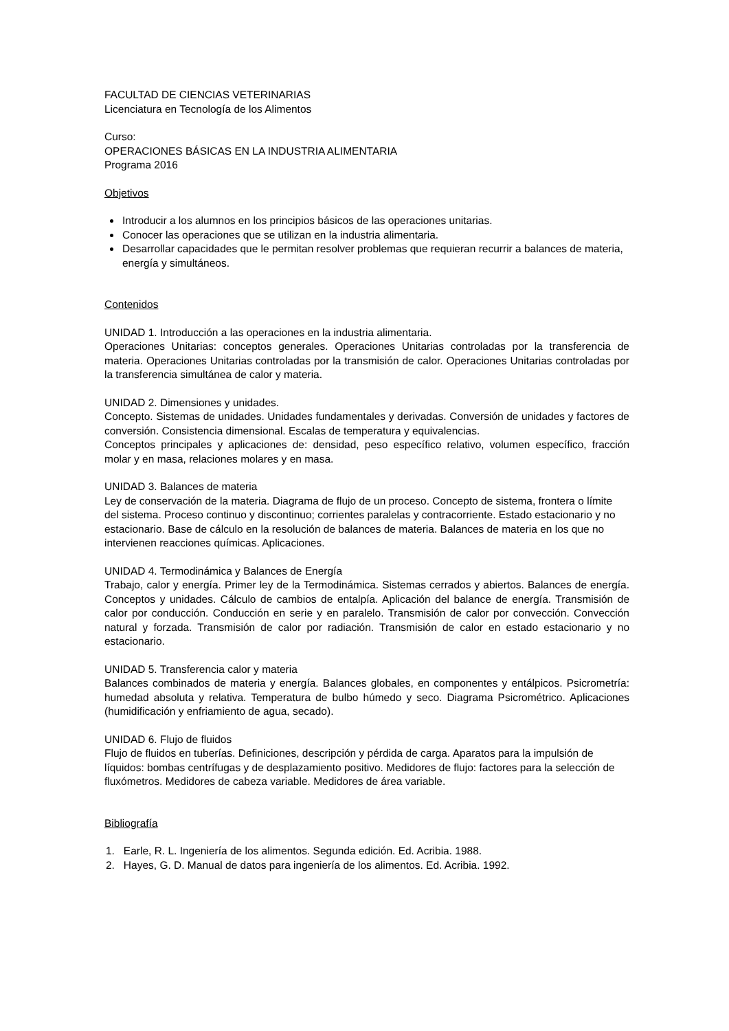FACULTAD DE CIENCIAS VETERINARIAS
Licenciatura en Tecnología de los Alimentos
Curso:
OPERACIONES BÁSICAS EN LA INDUSTRIA ALIMENTARIA
Programa 2016
Objetivos
Introducir a los alumnos en los principios básicos de las operaciones unitarias.
Conocer las operaciones que se utilizan en la industria alimentaria.
Desarrollar capacidades que le permitan resolver problemas que requieran recurrir a balances de materia, energía y simultáneos.
Contenidos
UNIDAD 1. Introducción a las operaciones en la industria alimentaria.
Operaciones Unitarias: conceptos generales. Operaciones Unitarias controladas por la transferencia de materia. Operaciones Unitarias controladas por la transmisión de calor. Operaciones Unitarias controladas por la transferencia simultánea de calor y materia.
UNIDAD 2. Dimensiones y unidades.
Concepto. Sistemas de unidades. Unidades fundamentales y derivadas. Conversión de unidades y factores de conversión. Consistencia dimensional. Escalas de temperatura y equivalencias.
Conceptos principales y aplicaciones de: densidad, peso específico relativo, volumen específico, fracción molar y en masa, relaciones molares y en masa.
UNIDAD 3. Balances de materia
Ley de conservación de la materia. Diagrama de flujo de un proceso. Concepto de sistema, frontera o límite del sistema. Proceso continuo y discontinuo; corrientes paralelas y contracorriente. Estado estacionario y no estacionario. Base de cálculo en la resolución de balances de materia. Balances de materia en los que no intervienen reacciones químicas. Aplicaciones.
UNIDAD 4. Termodinámica y Balances de Energía
Trabajo, calor y energía. Primer ley de la Termodinámica. Sistemas cerrados y abiertos. Balances de energía. Conceptos y unidades. Cálculo de cambios de entalpía. Aplicación del balance de energía. Transmisión de calor por conducción. Conducción en serie y en paralelo. Transmisión de calor por convección. Convección natural y forzada. Transmisión de calor por radiación. Transmisión de calor en estado estacionario y no estacionario.
UNIDAD 5. Transferencia calor y materia
Balances combinados de materia y energía. Balances globales, en componentes y entálpicos. Psicrometría: humedad absoluta y relativa. Temperatura de bulbo húmedo y seco. Diagrama Psicrométrico. Aplicaciones (humidificación y enfriamiento de agua, secado).
UNIDAD 6. Flujo de fluidos
Flujo de fluidos en tuberías. Definiciones, descripción y pérdida de carga. Aparatos para la impulsión de líquidos: bombas centrífugas y de desplazamiento positivo. Medidores de flujo: factores para la selección de fluxómetros. Medidores de cabeza variable. Medidores de área variable.
Bibliografía
1. Earle, R. L. Ingeniería de los alimentos. Segunda edición. Ed. Acribia. 1988.
2. Hayes, G. D. Manual de datos para ingeniería de los alimentos. Ed. Acribia. 1992.